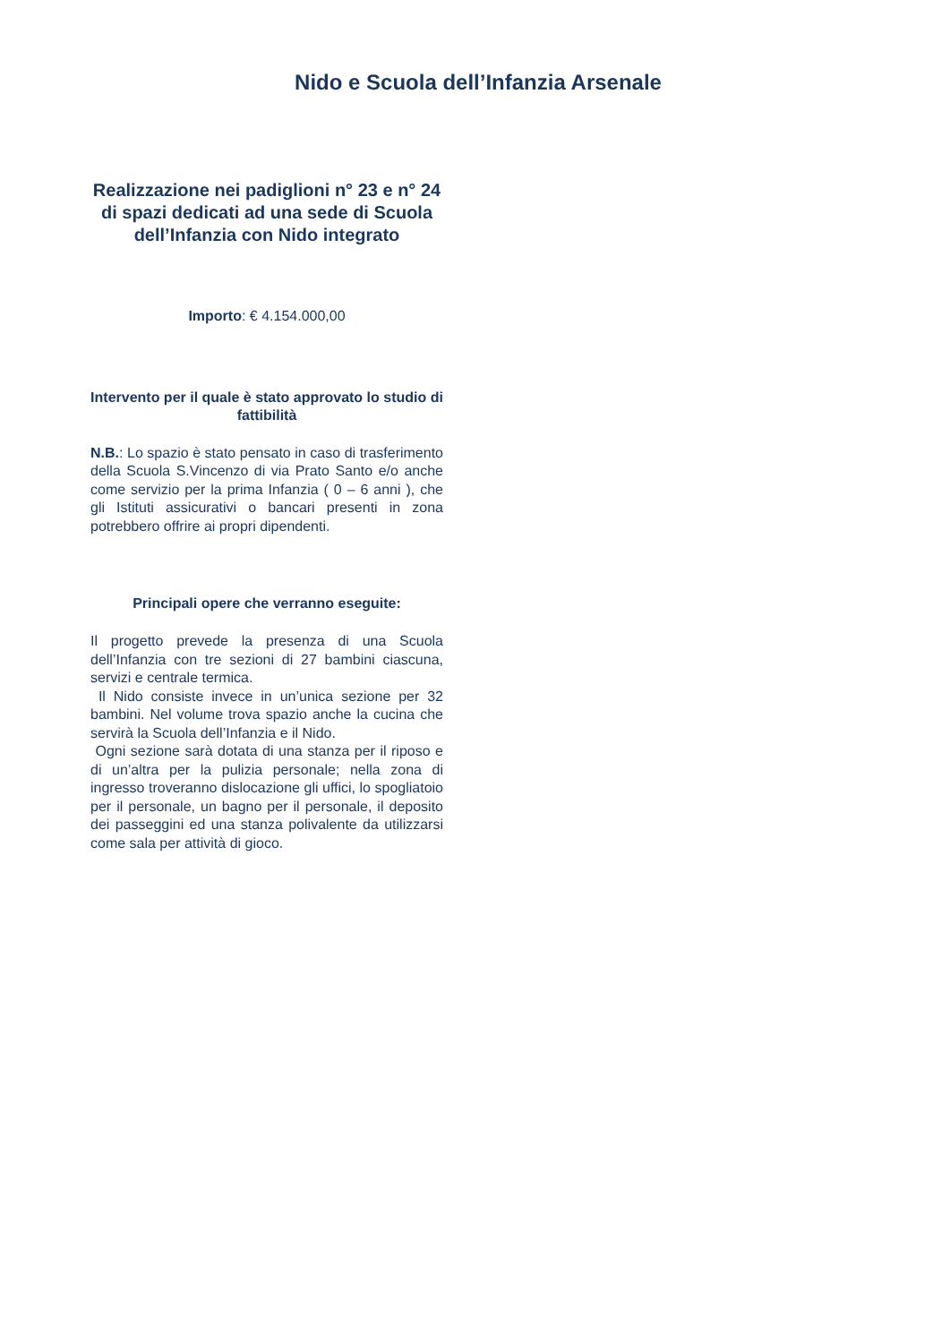Nido e Scuola dell’Infanzia Arsenale
Realizzazione nei padiglioni n° 23 e n° 24 di spazi dedicati ad una sede di Scuola dell’Infanzia con Nido integrato
Importo: € 4.154.000,00
Intervento per il quale è stato approvato lo studio di fattibilità
N.B.: Lo spazio è stato pensato in caso di trasferimento della Scuola S.Vincenzo di via Prato Santo e/o anche come servizio per la prima Infanzia ( 0 – 6 anni ), che gli Istituti assicurativi o bancari presenti in zona potrebbero offrire ai propri dipendenti.
Principali opere che verranno eseguite:
Il progetto prevede la presenza di una Scuola dell’Infanzia con tre sezioni di 27 bambini ciascuna, servizi e centrale termica.
Il Nido consiste invece in un’unica sezione per 32 bambini. Nel volume trova spazio anche la cucina che servirà la Scuola dell’Infanzia e il Nido.
Ogni sezione sarà dotata di una stanza per il riposo e di un’altra per la pulizia personale; nella zona di ingresso troveranno dislocazione gli uffici, lo spogliatoio per il personale, un bagno per il personale, il deposito dei passeggini ed una stanza polivalente da utilizzarsi come sala per attività di gioco.